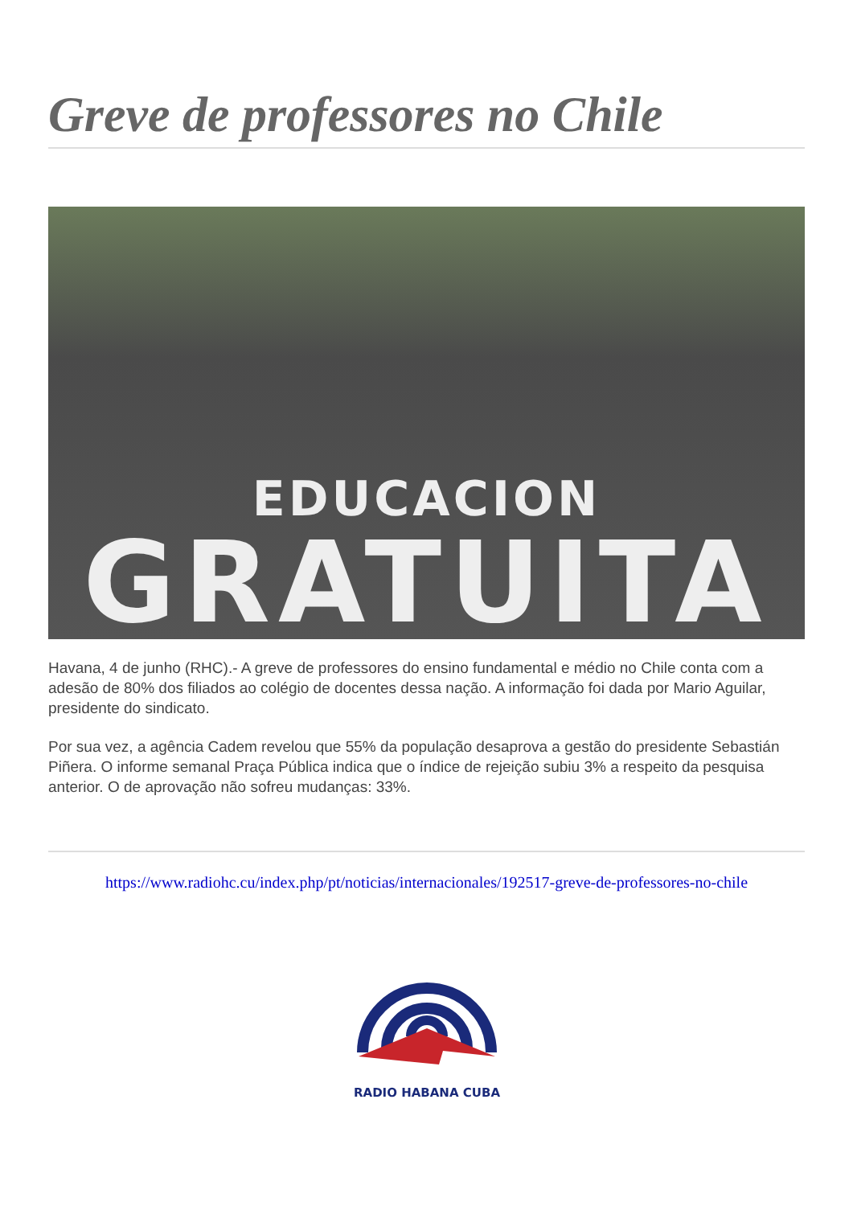Greve de professores no Chile
EDUCACION
GRATUITA
Havana, 4 de junho (RHC).- A greve de professores do ensino fundamental e médio no Chile conta com a adesão de 80% dos filiados ao colégio de docentes dessa nação. A informação foi dada por Mario Aguilar, presidente do sindicato.
Por sua vez, a agência Cadem revelou que 55% da população desaprova a gestão do presidente Sebastián Piñera. O informe semanal Praça Pública indica que o índice de rejeição subiu 3% a respeito da pesquisa anterior. O de aprovação não sofreu mudanças: 33%.
https://www.radiohc.cu/index.php/pt/noticias/internacionales/192517-greve-de-professores-no-chile
RADIO HABANA CUBA